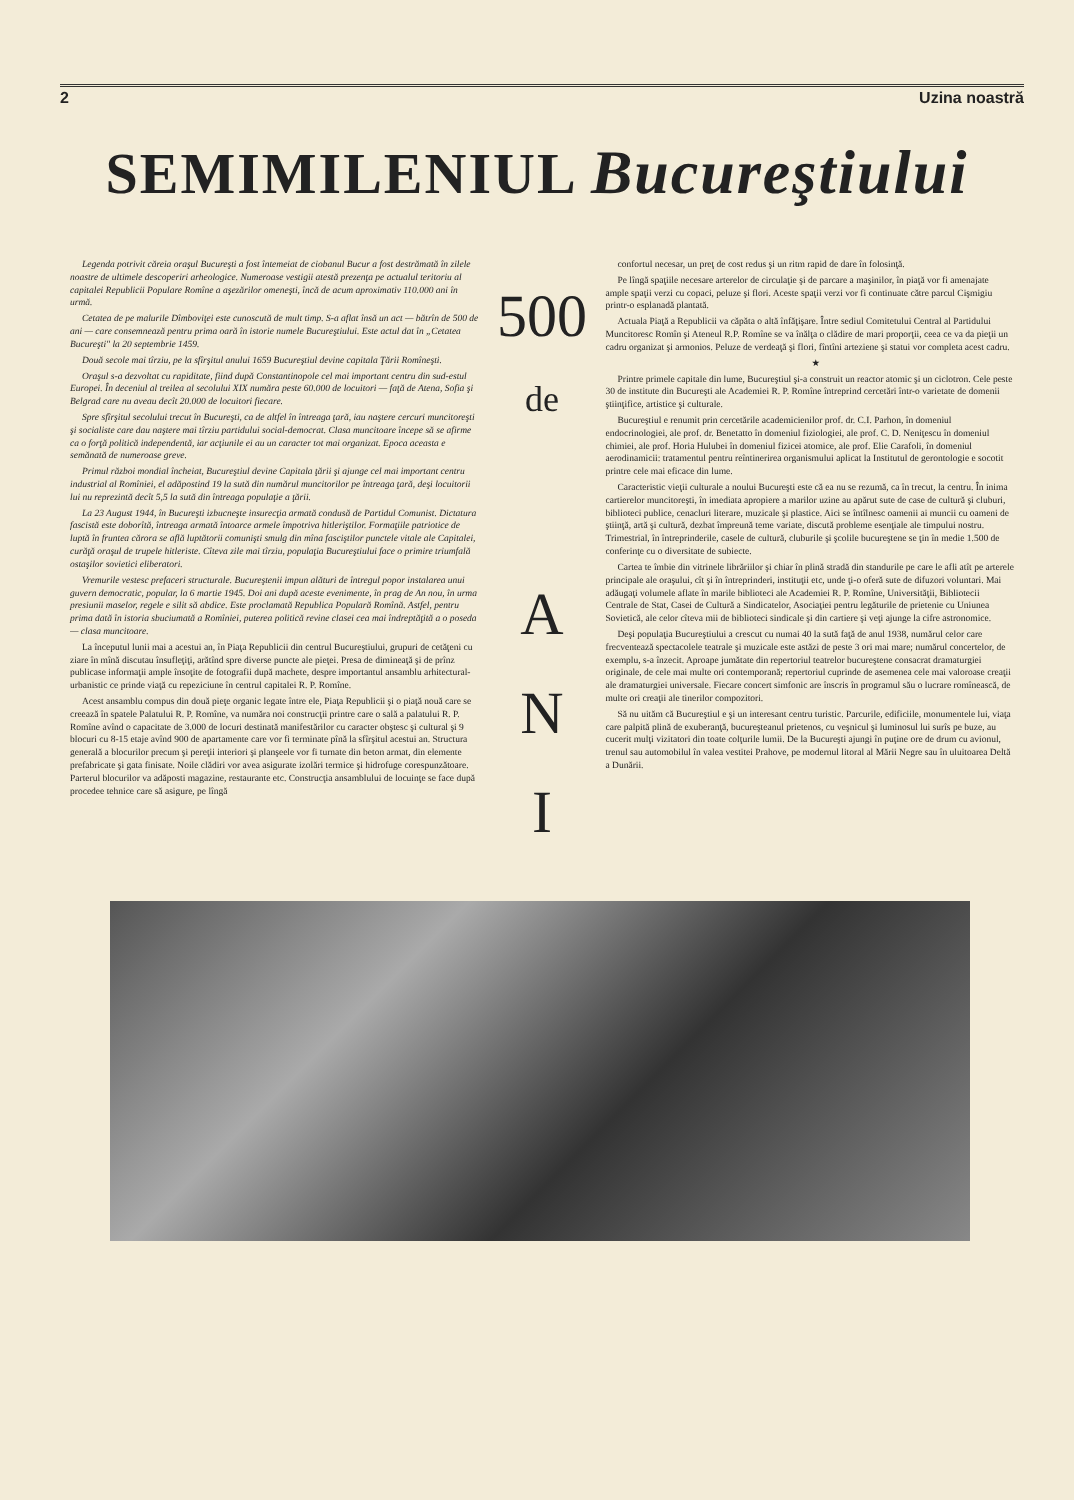2 Uzina noastră
SEMIMILENIUL Bucureştiului
Legenda potrivit căreia oraşul Bucureşti a fost întemeiat de ciobanul Bucur a fost destrămată în zilele noastre de ultimele descoperiri arheologice. Numeroase vestigii atestă prezenţa pe actualul teritoriu al capitalei Republicii Populare Romîne a aşezărilor omeneşti, încă de acum aproximativ 110.000 ani în urmă.
Cetatea de pe malurile Dîmboviţei este cunoscută de mult timp. S-a aflat însă un act — bătrîn de 500 de ani — care consemnează pentru prima oară în istorie numele Bucureştiului. Este actul dat în „Cetatea Bucureşti" la 20 septembrie 1459.
Două secole mai tîrziu, pe la sfîrşitul anului 1659 Bucureştiul devine capitala Ţării Romîneşti.
Oraşul s-a dezvoltat cu rapiditate, fiind după Constantinopole cel mai important centru din sud-estul Europei. În deceniul al treilea al secolului XIX număra peste 60.000 de locuitori — faţă de Atena, Sofia şi Belgrad care nu aveau decît 20.000 de locuitori fiecare.
Spre sfîrşitul secolului trecut în Bucureşti, ca de altfel în întreaga ţară, iau naştere cercuri muncitoreşti şi socialiste care dau naştere mai tîrziu partidului social-democrat. Clasa muncitoare începe să se afirme ca o forţă politică independentă, iar acţiunile ei au un caracter tot mai organizat. Epoca aceasta e semănată de numeroase greve.
Primul război mondial încheiat, Bucureştiul devine Capitala ţării şi ajunge cel mai important centru industrial al Romîniei, el adăpostind 19 la sută din numărul muncitorilor pe întreaga ţară, deşi locuitorii lui nu reprezintă decît 5,5 la sută din întreaga populaţie a ţării.
La 23 August 1944, în Bucureşti izbucneşte insurecţia armată condusă de Partidul Comunist. Dictatura fascistă este doborîtă, întreaga armată întoarce armele împotriva hitleriştilor. Formaţiile patriotice de luptă în fruntea cărora se află luptătorii comunişti smulg din mîna fasciştilor punctele vitale ale Capitalei, curăţă oraşul de trupele hitleriste. Cîteva zile mai tîrziu, populaţia Bucureştiului face o primire triumfală ostaşilor sovietici eliberatori.
Vremurile vestesc prefaceri structurale. Bucureştenii impun alături de întregul popor instalarea unui guvern democratic, popular, la 6 martie 1945. Doi ani după aceste evenimente, în prag de An nou, în urma presiunii maselor, regele e silit să abdice. Este proclamată Republica Populară Romînă. Astfel, pentru prima dată în istoria sbuciumată a Romîniei, puterea politică revine clasei cea mai îndreptăţită a o poseda — clasa muncitoare.
La începutul lunii mai a acestui an, în Piaţa Republicii din centrul Bucureştiului, grupuri de cetăţeni cu ziare în mînă discutau însufleţiţi, arătînd spre diverse puncte ale pieţei. Presa de dimineaţă şi de prînz publicase informaţii ample însoţite de fotografii după machete, despre importantul ansamblu arhitectural-urbanistic ce prinde viaţă cu repeziciune în centrul capitalei R. P. Romîne.
Acest ansamblu compus din două pieţe organic legate între ele, Piaţa Republicii şi o piaţă nouă care se creează în spatele Palatului R. P. Romîne, va număra noi construcţii printre care o sală a palatului R. P. Romîne avînd o capacitate de 3.000 de locuri destinată manifestărilor cu caracter obştesc şi cultural şi 9 blocuri cu 8-15 etaje avînd 900 de apartamente care vor fi terminate pînă la sfîrşitul acestui an. Structura generală a blocurilor precum şi pereţii interiori şi planşeele vor fi turnate din beton armat, din elemente prefabricate şi gata finisate. Noile clădiri vor avea asigurate izolări termice şi hidrofuge corespunzătoare. Parterul blocurilor va adăposti magazine, restaurante etc. Construcţia ansamblului de locuinţe se face după procedee tehnice care să asigure, pe lîngă
500
de
A
N
I
confortul necesar, un preţ de cost redus şi un ritm rapid de dare în folosinţă.
Pe lîngă spaţiile necesare arterelor de circulaţie şi de parcare a maşinilor, în piaţă vor fi amenajate ample spaţii verzi cu copaci, peluze şi flori. Aceste spaţii verzi vor fi continuate către parcul Cişmigiu printr-o esplanadă plantată.
Actuala Piaţă a Republicii va căpăta o altă înfăţişare. Între sediul Comitetului Central al Partidului Muncitoresc Romîn şi Ateneul R.P. Romîne se va înălţa o clădire de mari proporţii, ceea ce va da pieţii un cadru organizat şi armonios. Peluze de verdeaţă şi flori, fîntîni arteziene şi statui vor completa acest cadru.
★
Printre primele capitale din lume, Bucureştiul şi-a construit un reactor atomic şi un ciclotron. Cele peste 30 de institute din Bucureşti ale Academiei R. P. Romîne întreprind cercetări într-o varietate de domenii ştiinţifice, artistice şi culturale.
Bucureştiul e renumit prin cercetările academicienilor prof. dr. C.I. Parhon, în domeniul endocrinologiei, ale prof. dr. Benetatto în domeniul fiziologiei, ale prof. C. D. Neniţescu în domeniul chimiei, ale prof. Horia Hulubei în domeniul fizicei atomice, ale prof. Elie Carafoli, în domeniul aerodinamicii: tratamentul pentru reîntinerirea organismului aplicat la Institutul de gerontologie e socotit printre cele mai eficace din lume.
Caracteristic vieţii culturale a noului Bucureşti este că ea nu se rezumă, ca în trecut, la centru. În inima cartierelor muncitoreşti, în imediata apropiere a marilor uzine au apărut sute de case de cultură şi cluburi, biblioteci publice, cenacluri literare, muzicale şi plastice. Aici se întîlnesc oamenii ai muncii cu oameni de ştiinţă, artă şi cultură, dezbat împreună teme variate, discută probleme esenţiale ale timpului nostru. Trimestrial, în întreprinderile, casele de cultură, cluburile şi şcolile bucureştene se ţin în medie 1.500 de conferinţe cu o diversitate de subiecte.
Cartea te îmbie din vitrinele librăriilor şi chiar în plină stradă din standurile pe care le afli atît pe arterele principale ale oraşului, cît şi în întreprinderi, instituţii etc, unde ţi-o oferă sute de difuzori voluntari. Mai adăugaţi volumele aflate în marile biblioteci ale Academiei R. P. Romîne, Universităţii, Bibliotecii Centrale de Stat, Casei de Cultură a Sindicatelor, Asociaţiei pentru legăturile de prietenie cu Uniunea Sovietică, ale celor cîteva mii de biblioteci sindicale şi din cartiere şi veţi ajunge la cifre astronomice.
Deşi populaţia Bucureştiului a crescut cu numai 40 la sută faţă de anul 1938, numărul celor care frecventează spectacolele teatrale şi muzicale este astăzi de peste 3 ori mai mare; numărul concertelor, de exemplu, s-a înzecit. Aproape jumătate din repertoriul teatrelor bucureştene consacrat dramaturgiei originale, de cele mai multe ori contemporană; repertoriul cuprinde de asemenea cele mai valoroase creaţii ale dramaturgiei universale. Fiecare concert simfonic are înscris în programul său o lucrare romînească, de multe ori creaţii ale tinerilor compozitori.
Să nu uităm că Bucureştiul e şi un interesant centru turistic. Parcurile, edificiile, monumentele lui, viaţa care palpită plină de exuberanţă, bucureşteanul prietenos, cu veşnicul şi luminosul lui surîs pe buze, au cucerit mulţi vizitatori din toate colţurile lumii. De la Bucureşti ajungi în puţine ore de drum cu avionul, trenul sau automobilul în valea vestitei Prahove, pe modernul litoral al Mării Negre sau în uluitoarea Deltă a Dunării.